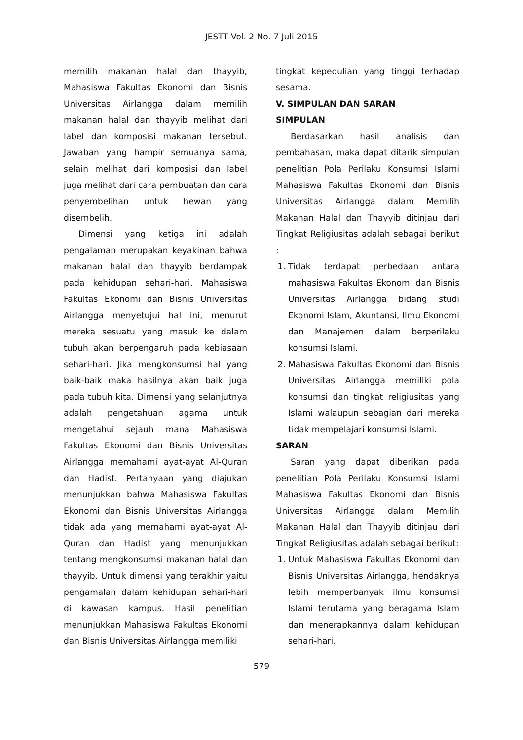JESTT Vol. 2 No. 7 Juli 2015
memilih makanan halal dan thayyib, Mahasiswa Fakultas Ekonomi dan Bisnis Universitas Airlangga dalam memilih makanan halal dan thayyib melihat dari label dan komposisi makanan tersebut. Jawaban yang hampir semuanya sama, selain melihat dari komposisi dan label juga melihat dari cara pembuatan dan cara penyembelihan untuk hewan yang disembelih.
Dimensi yang ketiga ini adalah pengalaman merupakan keyakinan bahwa makanan halal dan thayyib berdampak pada kehidupan sehari-hari. Mahasiswa Fakultas Ekonomi dan Bisnis Universitas Airlangga menyetujui hal ini, menurut mereka sesuatu yang masuk ke dalam tubuh akan berpengaruh pada kebiasaan sehari-hari. Jika mengkonsumsi hal yang baik-baik maka hasilnya akan baik juga pada tubuh kita. Dimensi yang selanjutnya adalah pengetahuan agama untuk mengetahui sejauh mana Mahasiswa Fakultas Ekonomi dan Bisnis Universitas Airlangga memahami ayat-ayat Al-Quran dan Hadist. Pertanyaan yang diajukan menunjukkan bahwa Mahasiswa Fakultas Ekonomi dan Bisnis Universitas Airlangga tidak ada yang memahami ayat-ayat Al-Quran dan Hadist yang menunjukkan tentang mengkonsumsi makanan halal dan thayyib. Untuk dimensi yang terakhir yaitu pengamalan dalam kehidupan sehari-hari di kawasan kampus. Hasil penelitian menunjukkan Mahasiswa Fakultas Ekonomi dan Bisnis Universitas Airlangga memiliki
tingkat kepedulian yang tinggi terhadap sesama.
V. SIMPULAN DAN SARAN
SIMPULAN
Berdasarkan hasil analisis dan pembahasan, maka dapat ditarik simpulan penelitian Pola Perilaku Konsumsi Islami Mahasiswa Fakultas Ekonomi dan Bisnis Universitas Airlangga dalam Memilih Makanan Halal dan Thayyib ditinjau dari Tingkat Religiusitas adalah sebagai berikut :
1. Tidak terdapat perbedaan antara mahasiswa Fakultas Ekonomi dan Bisnis Universitas Airlangga bidang studi Ekonomi Islam, Akuntansi, Ilmu Ekonomi dan Manajemen dalam berperilaku konsumsi Islami.
2. Mahasiswa Fakultas Ekonomi dan Bisnis Universitas Airlangga memiliki pola konsumsi dan tingkat religiusitas yang Islami walaupun sebagian dari mereka tidak mempelajari konsumsi Islami.
SARAN
Saran yang dapat diberikan pada penelitian Pola Perilaku Konsumsi Islami Mahasiswa Fakultas Ekonomi dan Bisnis Universitas Airlangga dalam Memilih Makanan Halal dan Thayyib ditinjau dari Tingkat Religiusitas adalah sebagai berikut:
1. Untuk Mahasiswa Fakultas Ekonomi dan Bisnis Universitas Airlangga, hendaknya lebih memperbanyak ilmu konsumsi Islami terutama yang beragama Islam dan menerapkannya dalam kehidupan sehari-hari.
579